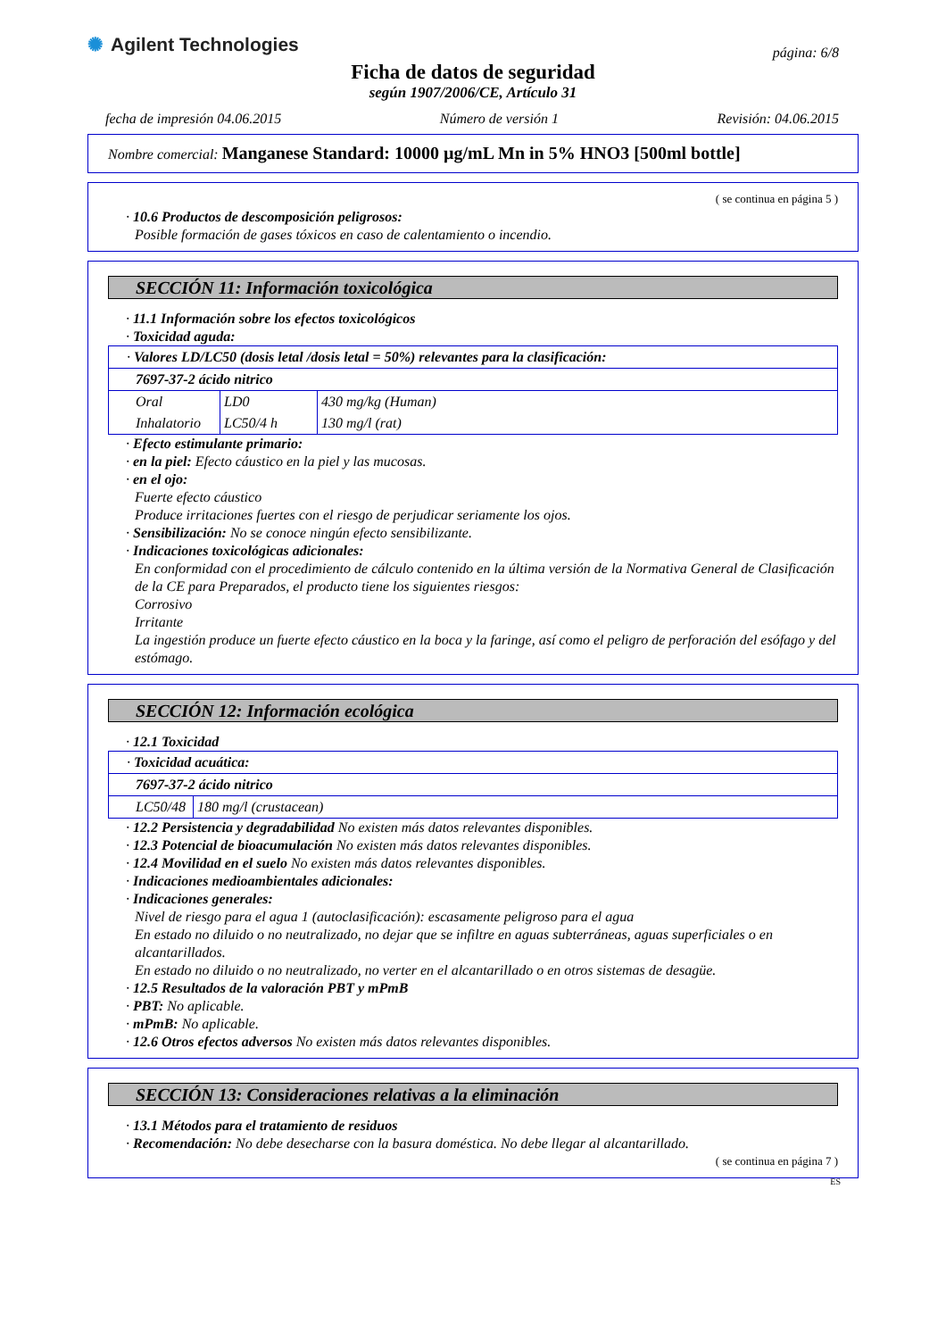✺ Agilent Technologies
página: 6/8
Ficha de datos de seguridad
según 1907/2006/CE, Artículo 31
fecha de impresión 04.06.2015 Número de versión 1 Revisión: 04.06.2015
Nombre comercial: Manganese Standard: 10000 µg/mL Mn in 5% HNO3 [500ml bottle]
( se continua en página 5 )
· 10.6 Productos de descomposición peligrosos:
Posible formación de gases tóxicos en caso de calentamiento o incendio.
SECCIÓN 11: Información toxicológica
· 11.1 Información sobre los efectos toxicológicos
· Toxicidad aguda:
| · Valores LD/LC50 (dosis letal /dosis letal = 50%) relevantes para la clasificación: | | |
| 7697-37-2 ácido nitrico | | |
| Oral | LD0 | 430 mg/kg (Human) |
| Inhalatorio | LC50/4 h | 130 mg/l (rat) |
· Efecto estimulante primario:
· en la piel: Efecto cáustico en la piel y las mucosas.
· en el ojo:
Fuerte efecto cáustico
Produce irritaciones fuertes con el riesgo de perjudicar seriamente los ojos.
· Sensibilización: No se conoce ningún efecto sensibilizante.
· Indicaciones toxicológicas adicionales:
En conformidad con el procedimiento de cálculo contenido en la última versión de la Normativa General de Clasificación de la CE para Preparados, el producto tiene los siguientes riesgos:
Corrosivo
Irritante
La ingestión produce un fuerte efecto cáustico en la boca y la faringe, así como el peligro de perforación del esófago y del estómago.
SECCIÓN 12: Información ecológica
· 12.1 Toxicidad
| · Toxicidad acuática: | |
| 7697-37-2 ácido nitrico | |
| LC50/48 | 180 mg/l (crustacean) |
· 12.2 Persistencia y degradabilidad No existen más datos relevantes disponibles.
· 12.3 Potencial de bioacumulación No existen más datos relevantes disponibles.
· 12.4 Movilidad en el suelo No existen más datos relevantes disponibles.
· Indicaciones medioambientales adicionales:
· Indicaciones generales:
Nivel de riesgo para el agua 1 (autoclasificación): escasamente peligroso para el agua
En estado no diluido o no neutralizado, no dejar que se infiltre en aguas subterráneas, aguas superficiales o en alcantarillados.
En estado no diluido o no neutralizado, no verter en el alcantarillado o en otros sistemas de desagüe.
· 12.5 Resultados de la valoración PBT y mPmB
· PBT: No aplicable.
· mPmB: No aplicable.
· 12.6 Otros efectos adversos No existen más datos relevantes disponibles.
SECCIÓN 13: Consideraciones relativas a la eliminación
· 13.1 Métodos para el tratamiento de residuos
· Recomendación: No debe desecharse con la basura doméstica. No debe llegar al alcantarillado.
( se continua en página 7 )
ES